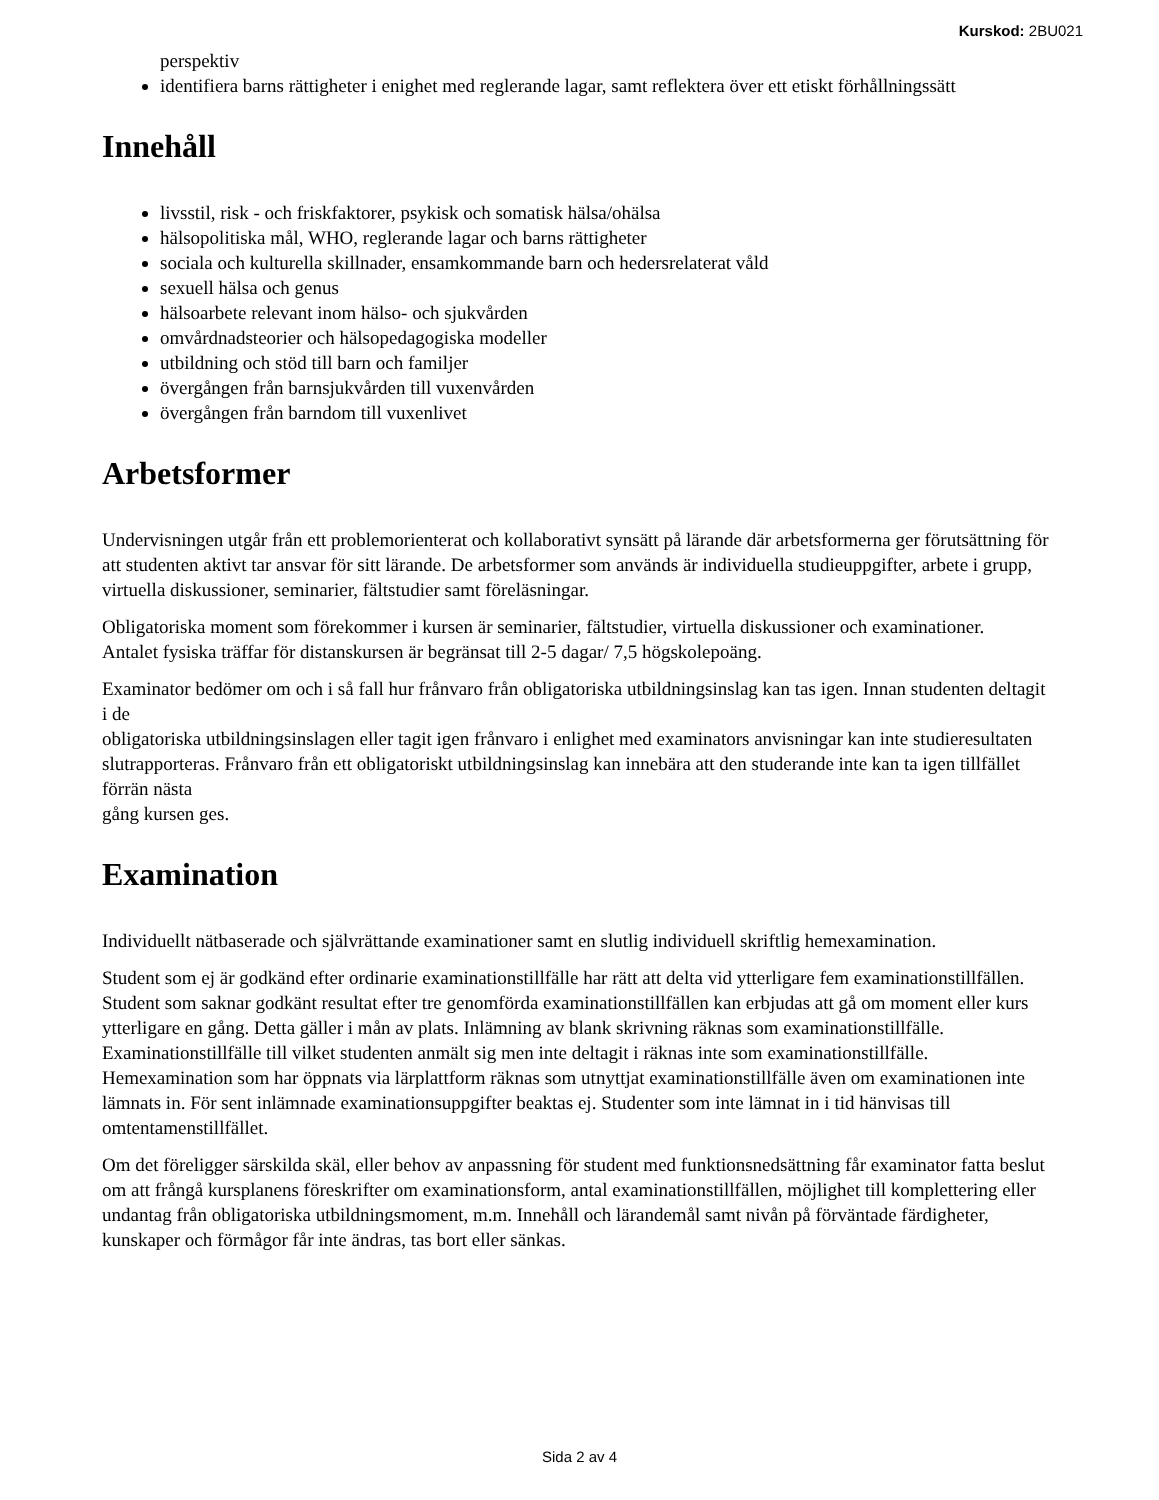Kurskod: 2BU021
perspektiv
identifiera barns rättigheter i enighet med reglerande lagar, samt reflektera över ett etiskt förhållningssätt
Innehåll
livsstil, risk - och friskfaktorer, psykisk och somatisk hälsa/ohälsa
hälsopolitiska mål, WHO, reglerande lagar och barns rättigheter
sociala och kulturella skillnader, ensamkommande barn och hedersrelaterat våld
sexuell hälsa och genus
hälsoarbete relevant inom hälso- och sjukvården
omvårdnadsteorier och hälsopedagogiska modeller
utbildning och stöd till barn och familjer
övergången från barnsjukvården till vuxenvården
övergången från barndom till vuxenlivet
Arbetsformer
Undervisningen utgår från ett problemorienterat och kollaborativt synsätt på lärande där arbetsformerna ger förutsättning för att studenten aktivt tar ansvar för sitt lärande. De arbetsformer som används är individuella studieuppgifter, arbete i grupp, virtuella diskussioner, seminarier, fältstudier samt föreläsningar.
Obligatoriska moment som förekommer i kursen är seminarier, fältstudier, virtuella diskussioner och examinationer.
Antalet fysiska träffar för distanskursen är begränsat till 2-5 dagar/ 7,5 högskolepoäng.
Examinator bedömer om och i så fall hur frånvaro från obligatoriska utbildningsinslag kan tas igen. Innan studenten deltagit i de
obligatoriska utbildningsinslagen eller tagit igen frånvaro i enlighet med examinators anvisningar kan inte studieresultaten
slutrapporteras. Frånvaro från ett obligatoriskt utbildningsinslag kan innebära att den studerande inte kan ta igen tillfället förrän nästa
gång kursen ges.
Examination
Individuellt nätbaserade och självrättande examinationer samt en slutlig individuell skriftlig hemexamination.
Student som ej är godkänd efter ordinarie examinationstillfälle har rätt att delta vid ytterligare fem examinationstillfällen. Student som saknar godkänt resultat efter tre genomförda examinationstillfällen kan erbjudas att gå om moment eller kurs ytterligare en gång. Detta gäller i mån av plats. Inlämning av blank skrivning räknas som examinationstillfälle. Examinationstillfälle till vilket studenten anmält sig men inte deltagit i räknas inte som examinationstillfälle. Hemexamination som har öppnats via lärplattform räknas som utnyttjat examinationstillfälle även om examinationen inte lämnats in. För sent inlämnade examinationsuppgifter beaktas ej. Studenter som inte lämnat in i tid hänvisas till omtentamenstillfället.
Om det föreligger särskilda skäl, eller behov av anpassning för student med funktionsnedsättning får examinator fatta beslut om att frångå kursplanens föreskrifter om examinationsform, antal examinationstillfällen, möjlighet till komplettering eller undantag från obligatoriska utbildningsmoment, m.m. Innehåll och lärandemål samt nivån på förväntade färdigheter, kunskaper och förmågor får inte ändras, tas bort eller sänkas.
Sida 2 av 4